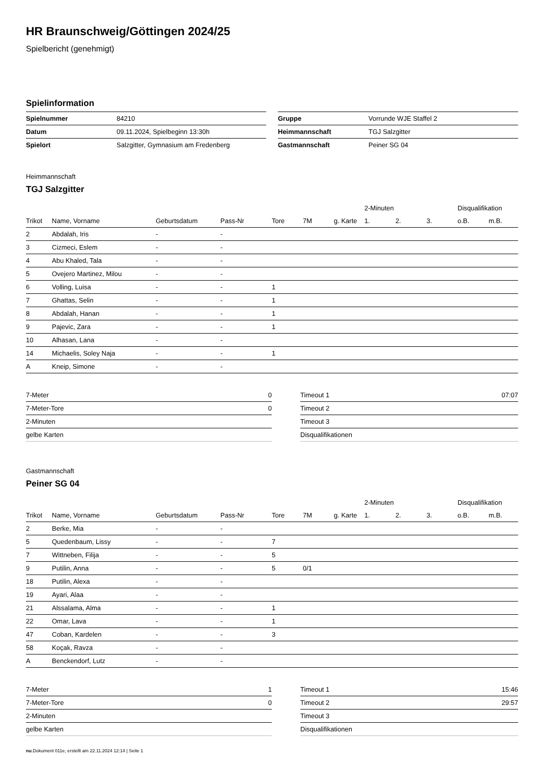HR Braunschweig/Göttingen 2024/25
Spielbericht (genehmigt)
Spielinformation
| Spielnummer | 84210 |
| Datum | 09.11.2024, Spielbeginn 13:30h |
| Spielort | Salzgitter, Gymnasium am Fredenberg |
| Gruppe | Vorrunde WJE Staffel 2 |
| Heimmannschaft | TGJ Salzgitter |
| Gastmannschaft | Peiner SG 04 |
Heimmannschaft
TGJ Salzgitter
| | | | | | | | 2-Minuten | | | Disqualifikation | |
| --- | --- | --- | --- | --- | --- | --- | --- | --- | --- | --- | --- |
| Trikot | Name, Vorname | Geburtsdatum | Pass-Nr | Tore | 7M | g. Karte | 1. | 2. | 3. | o.B. | m.B. |
| 2 | Abdalah, Iris | - | - | | | | | | | | |
| 3 | Cizmeci, Eslem | - | - | | | | | | | | |
| 4 | Abu Khaled, Tala | - | - | | | | | | | | |
| 5 | Ovejero Martinez, Milou | - | - | | | | | | | | |
| 6 | Volling, Luisa | - | - | 1 | | | | | | | |
| 7 | Ghattas, Selin | - | - | 1 | | | | | | | |
| 8 | Abdalah, Hanan | - | - | 1 | | | | | | | |
| 9 | Pajevic, Zara | - | - | 1 | | | | | | | |
| 10 | Alhasan, Lana | - | - | | | | | | | | |
| 14 | Michaelis, Soley Naja | - | - | 1 | | | | | | | |
| A | Kneip, Simone | - | - | | | | | | | | |
| 7-Meter | 0 |
| 7-Meter-Tore | 0 |
| 2-Minuten | |
| gelbe Karten | |
| Timeout 1 | 07:07 |
| Timeout 2 | |
| Timeout 3 | |
| Disqualifikationen | |
Gastmannschaft
Peiner SG 04
| | | | | | | | 2-Minuten | | | Disqualifikation | |
| --- | --- | --- | --- | --- | --- | --- | --- | --- | --- | --- | --- |
| Trikot | Name, Vorname | Geburtsdatum | Pass-Nr | Tore | 7M | g. Karte | 1. | 2. | 3. | o.B. | m.B. |
| 2 | Berke, Mia | - | - | | | | | | | | |
| 5 | Quedenbaum, Lissy | - | - | 7 | | | | | | | |
| 7 | Wittneben, Filija | - | - | 5 | | | | | | | |
| 9 | Putilin, Anna | - | - | 5 | 0/1 | | | | | | |
| 18 | Putilin, Alexa | - | - | | | | | | | | |
| 19 | Ayari, Alaa | - | - | | | | | | | | |
| 21 | Alssalama, Alma | - | - | 1 | | | | | | | |
| 22 | Omar, Lava | - | - | 1 | | | | | | | |
| 47 | Coban, Kardelen | - | - | 3 | | | | | | | |
| 58 | Koçak, Ravza | - | - | | | | | | | | |
| A | Benckendorf, Lutz | - | - | | | | | | | | |
| 7-Meter | 1 |
| 7-Meter-Tore | 0 |
| 2-Minuten | |
| gelbe Karten | |
| Timeout 1 | 15:46 |
| Timeout 2 | 29:57 |
| Timeout 3 | |
| Disqualifikationen | |
nu.Dokument 011e, erstellt am 22.11.2024 12:14 | Seite 1